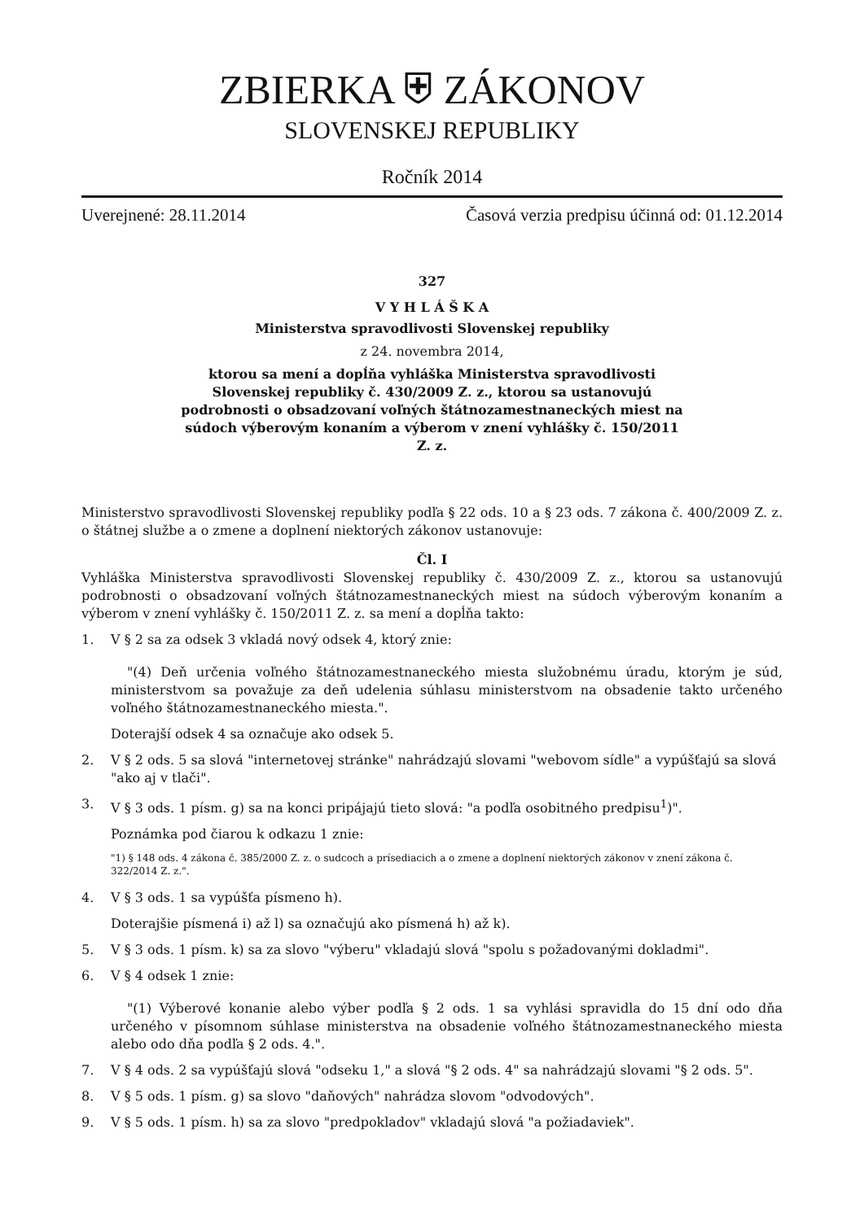ZBIERKA ⛨ ZÁKONOV
SLOVENSKEJ REPUBLIKY
Ročník 2014
Uverejnené: 28.11.2014 Časová verzia predpisu účinná od: 01.12.2014
327
V Y H L Á Š K A
Ministerstva spravodlivosti Slovenskej republiky
z 24. novembra 2014,
ktorou sa mení a dopĺňa vyhláška Ministerstva spravodlivosti
Slovenskej republiky č. 430/2009 Z. z., ktorou sa ustanovujú
podrobnosti o obsadzovaní voľných štátnozamestnaneckých miest na
súdoch výberovým konaním a výberom v znení vyhlášky č. 150/2011
Z. z.
Ministerstvo spravodlivosti Slovenskej republiky podľa § 22 ods. 10 a § 23 ods. 7 zákona č. 400/2009 Z. z. o štátnej službe a o zmene a doplnení niektorých zákonov ustanovuje:
Čl. I
Vyhláška Ministerstva spravodlivosti Slovenskej republiky č. 430/2009 Z. z., ktorou sa ustanovujú podrobnosti o obsadzovaní voľných štátnozamestnaneckých miest na súdoch výberovým konaním a výberom v znení vyhlášky č. 150/2011 Z. z. sa mení a dopĺňa takto:
1. V § 2 sa za odsek 3 vkladá nový odsek 4, ktorý znie:
"(4) Deň určenia voľného štátnozamestnaneckého miesta služobnému úradu, ktorým je súd, ministerstvom sa považuje za deň udelenia súhlasu ministerstvom na obsadenie takto určeného voľného štátnozamestnaneckého miesta.".
Doterajší odsek 4 sa označuje ako odsek 5.
2. V § 2 ods. 5 sa slová "internetovej stránke" nahrádzajú slovami "webovom sídle" a vypúšťajú sa slová "ako aj v tlači".
3. V § 3 ods. 1 písm. g) sa na konci pripájajú tieto slová: "a podľa osobitného predpisu<sup>1</sup>)".
Poznámka pod čiarou k odkazu 1 znie:
"1) § 148 ods. 4 zákona č. 385/2000 Z. z. o sudcoch a prísediacich a o zmene a doplnení niektorých zákonov v znení zákona č. 322/2014 Z. z.".
4. V § 3 ods. 1 sa vypúšťa písmeno h).
Doterajšie písmená i) až l) sa označujú ako písmená h) až k).
5. V § 3 ods. 1 písm. k) sa za slovo "výberu" vkladajú slová "spolu s požadovanými dokladmi".
6. V § 4 odsek 1 znie:
"(1) Výberové konanie alebo výber podľa § 2 ods. 1 sa vyhlási spravidla do 15 dní odo dňa určeného v písomnom súhlase ministerstva na obsadenie voľného štátnozamestnaneckého miesta alebo odo dňa podľa § 2 ods. 4.".
7. V § 4 ods. 2 sa vypúšťajú slová "odseku 1," a slová "§ 2 ods. 4" sa nahrádzajú slovami "§ 2 ods. 5".
8. V § 5 ods. 1 písm. g) sa slovo "daňových" nahrádza slovom "odvodových".
9. V § 5 ods. 1 písm. h) sa za slovo "predpokladov" vkladajú slová "a požiadaviek".